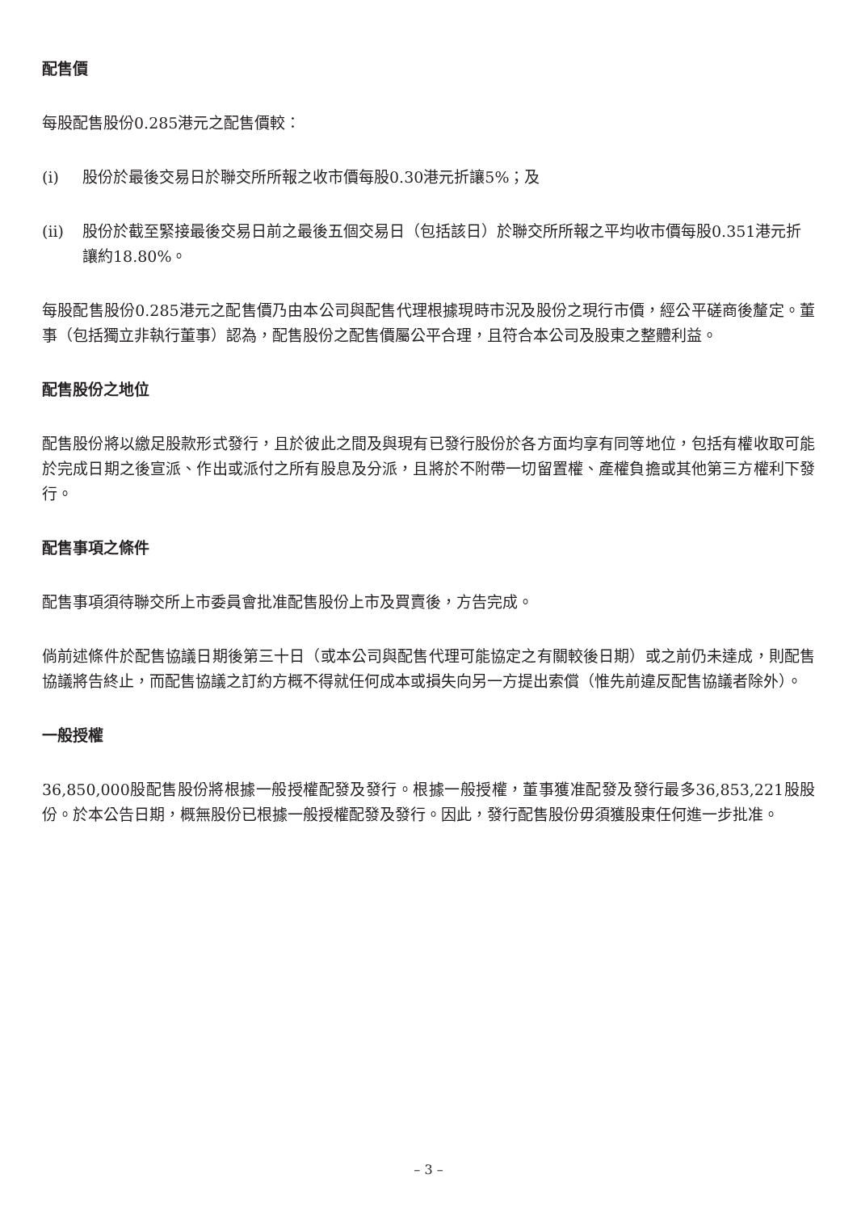配售價
每股配售股份0.285港元之配售價較：
(i) 股份於最後交易日於聯交所所報之收市價每股0.30港元折讓5%；及
(ii) 股份於截至緊接最後交易日前之最後五個交易日（包括該日）於聯交所所報之平均收市價每股0.351港元折讓約18.80%。
每股配售股份0.285港元之配售價乃由本公司與配售代理根據現時市況及股份之現行市價，經公平磋商後釐定。董事（包括獨立非執行董事）認為，配售股份之配售價屬公平合理，且符合本公司及股東之整體利益。
配售股份之地位
配售股份將以繳足股款形式發行，且於彼此之間及與現有已發行股份於各方面均享有同等地位，包括有權收取可能於完成日期之後宣派、作出或派付之所有股息及分派，且將於不附帶一切留置權、產權負擔或其他第三方權利下發行。
配售事項之條件
配售事項須待聯交所上市委員會批准配售股份上市及買賣後，方告完成。
倘前述條件於配售協議日期後第三十日（或本公司與配售代理可能協定之有關較後日期）或之前仍未達成，則配售協議將告終止，而配售協議之訂約方概不得就任何成本或損失向另一方提出索償（惟先前違反配售協議者除外）。
一般授權
36,850,000股配售股份將根據一般授權配發及發行。根據一般授權，董事獲准配發及發行最多36,853,221股股份。於本公告日期，概無股份已根據一般授權配發及發行。因此，發行配售股份毋須獲股東任何進一步批准。
– 3 –